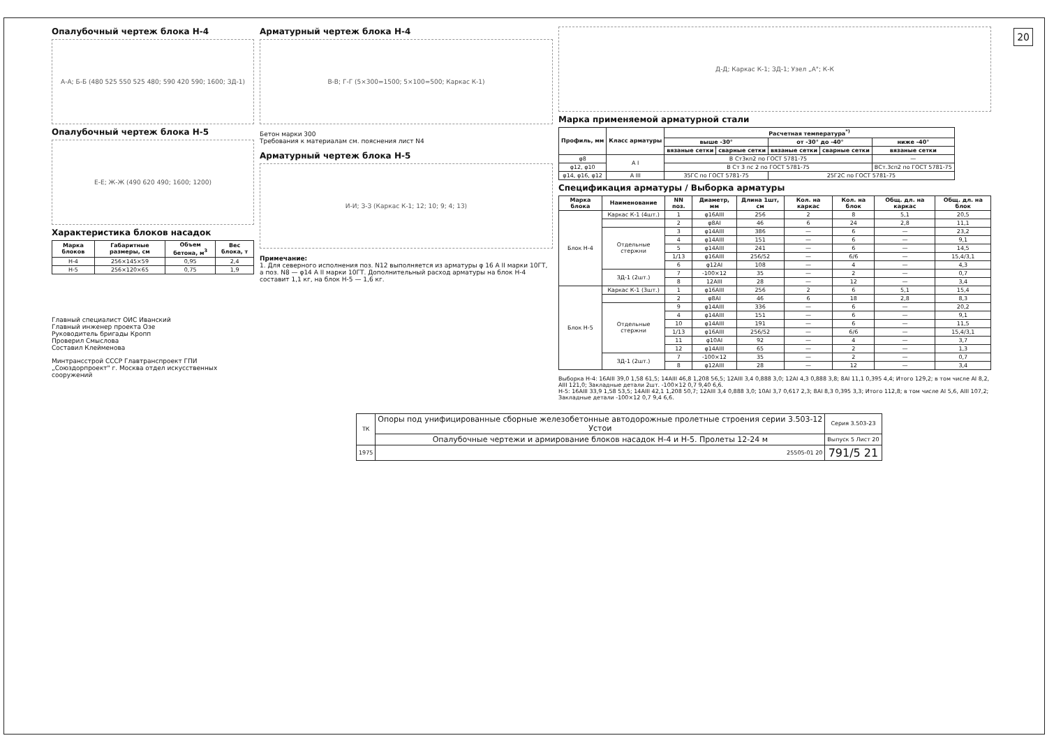20
Опалубочный чертеж блока Н-4
А-А; Б-Б (480 525 550 525 480; 590 420 590; 1600; ЗД-1)
Опалубочный чертеж блока Н-5
Е-Е; Ж-Ж (490 620 490; 1600; 1200)
Характеристика блоков насадок
| Марка блоков | Габаритные размеры, см | Объем бетона, м<sup>3</sup> | Вес блока, т |
| --- | --- | --- | --- |
| Н-4 | 256×145×59 | 0,95 | 2,4 |
| Н-5 | 256×120×65 | 0,75 | 1,9 |
Главный специалист ОИС Иванский
Главный инженер проекта Озе
Руководитель бригады Кропп
Проверил Смыслова
Составил Клейменова
Минтрансстрой СССР Главтранспроект ГПИ „Союздорпроект" г. Москва отдел искусственных сооружений
Арматурный чертеж блока Н-4
В-В; Г-Г (5×300=1500; 5×100=500; Каркас К-1)
Бетон марки 300
Требования к материалам см. пояснения лист N4
Арматурный чертеж блока Н-5
И-И; З-З (Каркас К-1; 12; 10; 9; 4; 13)
Примечание:
1. Для северного исполнения поз. N12 выполняется из арматуры φ 16 А II марки 10ГТ, а поз. N8 — φ14 А II марки 10ГТ. Дополнительный расход арматуры на блок Н-4 составит 1,1 кг, на блок Н-5 — 1,6 кг.
Д-Д; Каркас К-1; ЗД-1; Узел „А"; К-К
Марка применяемой арматурной стали
| Профиль, мм | Класс арматуры | Расчетная температура<sup>*)</sup> | | | | |
| --- | --- | --- | --- | --- | --- | --- |
| | | выше -30° | | от -30° до -40° | | ниже -40° |
| | | вязаные сетки | сварные сетки | вязаные сетки | сварные сетки | вязаные сетки |
| φ8 | А I | В Ст3кп2 по ГОСТ 5781-75 | | | | — |
| φ12, φ10 | | В Ст 3 пс 2 по ГОСТ 5781-75 | | | | ВСт.3сп2 по ГОСТ 5781-75 |
| φ14, φ16, φ12 | А III | 35ГС по ГОСТ 5781-75 | | 25Г2С по ГОСТ 5781-75 | | |
Спецификация арматуры / Выборка арматуры
| Марка блока | Наименование | NN поз. | Диаметр, мм | Длина 1шт, см | Кол. на каркас | Кол. на блок | Общ. дл. на каркас | Общ. дл. на блок |
| --- | --- | --- | --- | --- | --- | --- | --- | --- |
| Блок Н-4 | Каркас К-1 (4шт.) | 1 | φ16АIII | 256 | 2 | 8 | 5,1 | 20,5 |
| | | 2 | φ8АI | 46 | 6 | 24 | 2,8 | 11,1 |
| | Отдельные стержни | 3 | φ14АIII | 386 | — | 6 | — | 23,2 |
| | | 4 | φ14АIII | 151 | — | 6 | — | 9,1 |
| | | 5 | φ14АIII | 241 | — | 6 | — | 14,5 |
| | | 1/13 | φ16АIII | 256/52 | — | 6/6 | — | 15,4/3,1 |
| | | 6 | φ12АI | 108 | — | 4 | — | 4,3 |
| | ЗД-1 (2шт.) | 7 | -100×12 | 35 | — | 2 | — | 0,7 |
| | | 8 | 12АIII | 28 | — | 12 | — | 3,4 |
| Блок Н-5 | Каркас К-1 (3шт.) | 1 | φ16АIII | 256 | 2 | 6 | 5,1 | 15,4 |
| | | 2 | φ8АI | 46 | 6 | 18 | 2,8 | 8,3 |
| | Отдельные стержни | 9 | φ14АIII | 336 | — | 6 | — | 20,2 |
| | | 4 | φ14АIII | 151 | — | 6 | — | 9,1 |
| | | 10 | φ14АIII | 191 | — | 6 | — | 11,5 |
| | | 1/13 | φ16АIII | 256/52 | — | 6/6 | — | 15,4/3,1 |
| | | 11 | φ10АI | 92 | — | 4 | — | 3,7 |
| | | 12 | φ14АIII | 65 | — | 2 | — | 1,3 |
| | ЗД-1 (2шт.) | 7 | -100×12 | 35 | — | 2 | — | 0,7 |
| | | 8 | φ12АIII | 28 | — | 12 | — | 3,4 |
Выборка Н-4: 16АIII 39,0 1,58 61,5; 14АIII 46,8 1,208 56,5; 12АIII 3,4 0,888 3,0; 12АI 4,3 0,888 3,8; 8АI 11,1 0,395 4,4; Итого 129,2; в том числе АI 8,2, АIII 121,0; Закладные детали 2шт. -100×12 0,7 9,40 6,6.
Н-5: 16АIII 33,9 1,58 53,5; 14АIII 42,1 1,208 50,7; 12АIII 3,4 0,888 3,0; 10АI 3,7 0,617 2,3; 8АI 8,3 0,395 3,3; Итого 112,8; в том числе АI 5,6, АIII 107,2; Закладные детали -100×12 0,7 9,4 6,6.
| ТК | Опоры под унифицированные сборные железобетонные автодорожные пролетные строения серии 3.503-12 Устои | Серия 3.503-23 |
| | Опалубочные чертежи и армирование блоков насадок Н-4 и Н-5. Пролеты 12-24 м | Выпуск 5 Лист 20 |
| 1975 | 25505-01 20 | 791/5 21 |